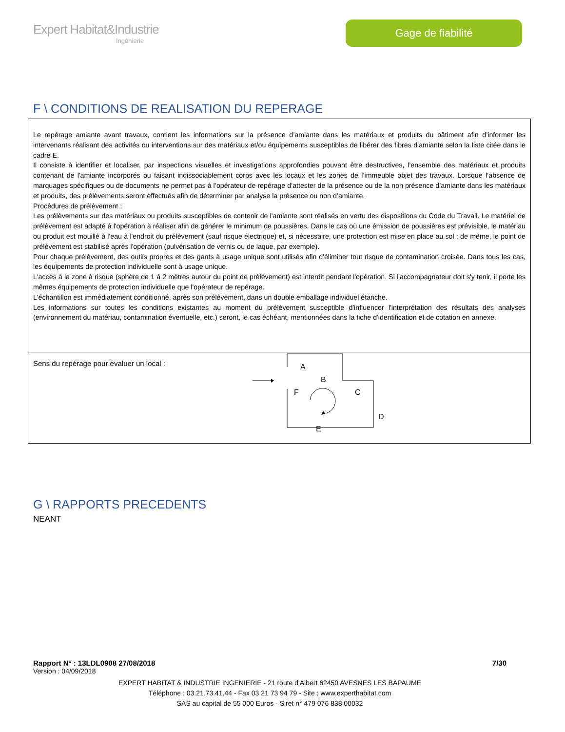Expert Habitat&Industrie
Ingénierie
Gage de fiabilité
F \ CONDITIONS DE REALISATION DU REPERAGE
Le repérage amiante avant travaux, contient les informations sur la présence d’amiante dans les matériaux et produits du bâtiment afin d’informer les intervenants réalisant des activités ou interventions sur des matériaux et/ou équipements susceptibles de libérer des fibres d’amiante selon la liste citée dans le cadre E.
Il consiste à identifier et localiser, par inspections visuelles et investigations approfondies pouvant être destructives, l’ensemble des matériaux et produits contenant de l'amiante incorporés ou faisant indissociablement corps avec les locaux et les zones de l’immeuble objet des travaux. Lorsque l’absence de marquages spécifiques ou de documents ne permet pas à l’opérateur de repérage d’attester de la présence ou de la non présence d’amiante dans les matériaux et produits, des prélèvements seront effectués afin de déterminer par analyse la présence ou non d’amiante.
Procédures de prélèvement :
Les prélèvements sur des matériaux ou produits susceptibles de contenir de l'amiante sont réalisés en vertu des dispositions du Code du Travail. Le matériel de prélèvement est adapté à l'opération à réaliser afin de générer le minimum de poussières. Dans le cas où une émission de poussières est prévisible, le matériau ou produit est mouillé à l'eau à l'endroit du prélèvement (sauf risque électrique) et, si nécessaire, une protection est mise en place au sol ; de même, le point de prélèvement est stabilisé après l'opération (pulvérisation de vernis ou de laque, par exemple).
Pour chaque prélèvement, des outils propres et des gants à usage unique sont utilisés afin d'éliminer tout risque de contamination croisée. Dans tous les cas, les équipements de protection individuelle sont à usage unique.
L'accès à la zone à risque (sphère de 1 à 2 mètres autour du point de prélèvement) est interdit pendant l'opération. Si l'accompagnateur doit s'y tenir, il porte les mêmes équipements de protection individuelle que l'opérateur de repérage.
L'échantillon est immédiatement conditionné, après son prélèvement, dans un double emballage individuel étanche.
Les informations sur toutes les conditions existantes au moment du prélèvement susceptible d'influencer l'interprétation des résultats des analyses (environnement du matériau, contamination éventuelle, etc.) seront, le cas échéant, mentionnées dans la fiche d'identification et de cotation en annexe.
Sens du repérage pour évaluer un local :
A
B
C
D
E
F
G \ RAPPORTS PRECEDENTS
NEANT
Rapport N° : 13LDL0908 27/08/2018 7/30
Version : 04/09/2018
EXPERT HABITAT & INDUSTRIE INGENIERIE - 21 route d'Albert 62450 AVESNES LES BAPAUME
Téléphone : 03.21.73.41.44 - Fax 03 21 73 94 79 - Site : www.experthabitat.com
SAS au capital de 55 000 Euros - Siret n° 479 076 838 00032